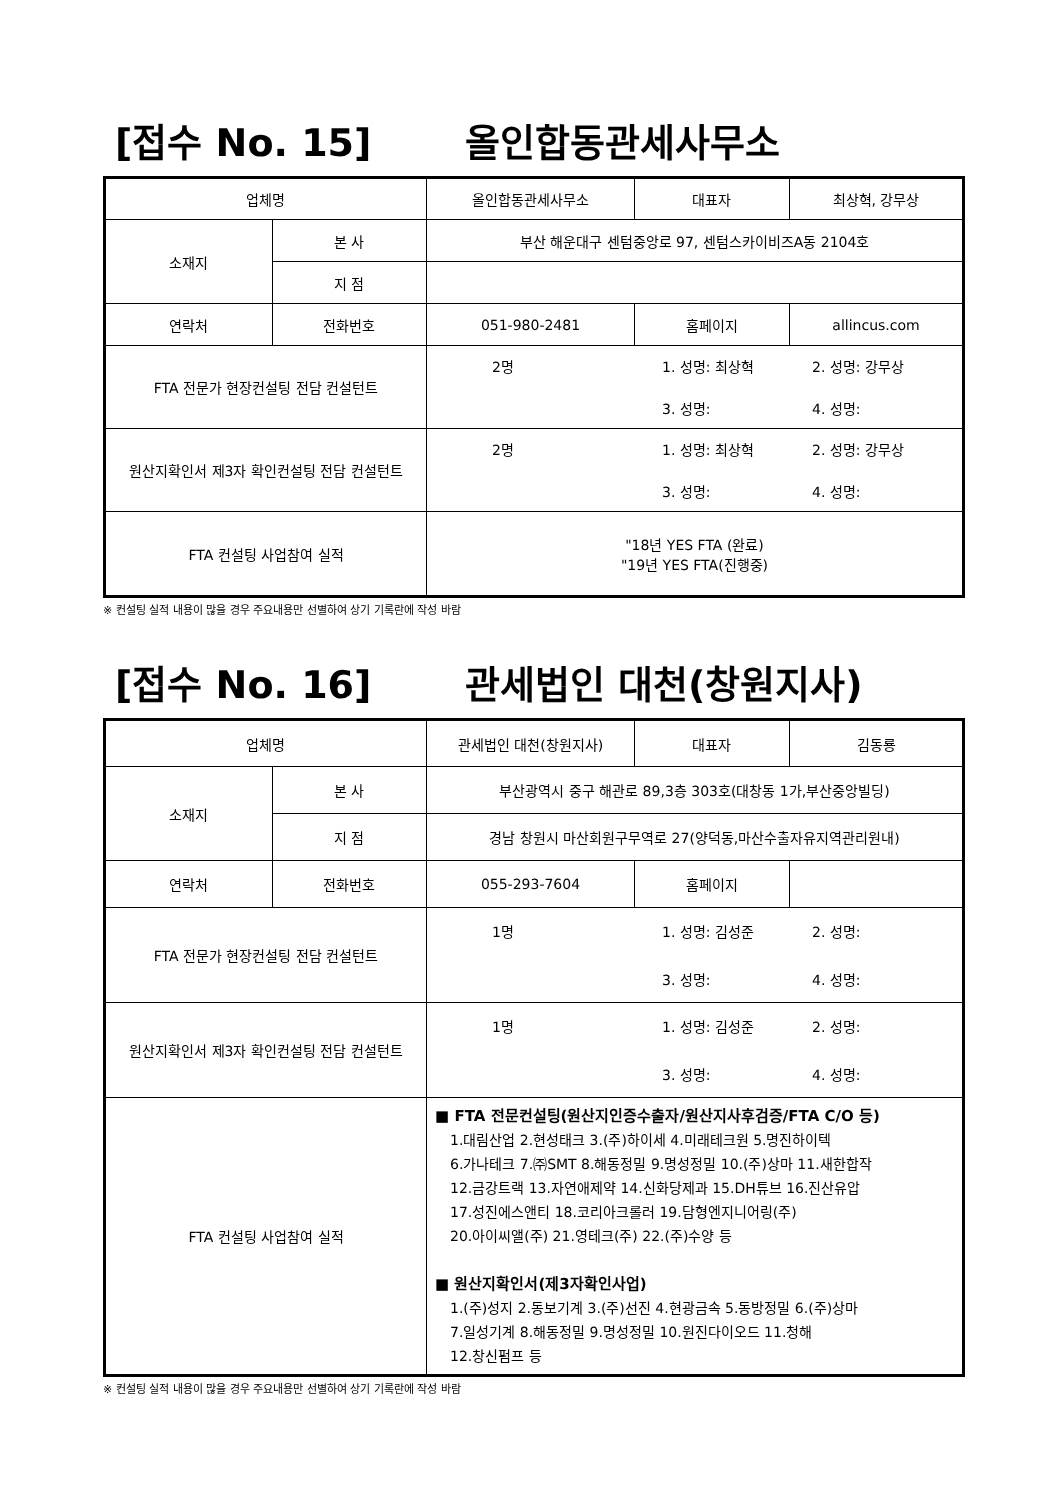[접수 No. 15] 올인합동관세사무소
| 업체명 | | 올인합동관세사무소 | 대표자 | 최상혁, 강무상 |
| 소재지 | 본 사 | 부산 해운대구 센텀중앙로 97, 센텀스카이비즈A동 2104호 | | |
| | 지 점 | | | |
| 연락처 | 전화번호 | 051-980-2481 | 홈페이지 | allincus.com |
| FTA 전문가 현장컨설팅 전담 컨설턴트 | | 2명 1. 성명: 최상혁 2. 성명: 강무상 3. 성명: 4. 성명: | | |
| 원산지확인서 제3자 확인컨설팅 전담 컨설턴트 | | 2명 1. 성명: 최상혁 2. 성명: 강무상 3. 성명: 4. 성명: | | |
| FTA 컨설팅 사업참여 실적 | | "18년 YES FTA (완료) "19년 YES FTA(진행중) | | |
※ 컨설팅 실적 내용이 많을 경우 주요내용만 선별하여 상기 기록란에 작성 바람
[접수 No. 16] 관세법인 대천(창원지사)
| 업체명 | | 관세법인 대천(창원지사) | 대표자 | 김동룡 |
| 소재지 | 본 사 | 부산광역시 중구 해관로 89,3층 303호(대창동 1가,부산중앙빌딩) | | |
| | 지 점 | 경남 창원시 마산회원구무역로 27(양덕동,마산수출자유지역관리원내) | | |
| 연락처 | 전화번호 | 055-293-7604 | 홈페이지 | |
| FTA 전문가 현장컨설팅 전담 컨설턴트 | | 1명 1. 성명: 김성준 2. 성명: 3. 성명: 4. 성명: | | |
| 원산지확인서 제3자 확인컨설팅 전담 컨설턴트 | | 1명 1. 성명: 김성준 2. 성명: 3. 성명: 4. 성명: | | |
| FTA 컨설팅 사업참여 실적 | | ■ FTA 전문컨설팅(원산지인증수출자/원산지사후검증/FTA C/O 등) 1.대림산업 2.현성태크 3.(주)하이세 4.미래테크원 5.명진하이텍 6.가나테크 7.㈜SMT 8.해동정밀 9.명성정밀 10.(주)상마 11.새한합작 12.금강트랙 13.자연애제약 14.신화당제과 15.DH튜브 16.진산유압 17.성진에스앤티 18.코리아크롤러 19.담형엔지니어링(주) 20.아이씨앨(주) 21.영테크(주) 22.(주)수양 등 ■ 원산지확인서(제3자확인사업) 1.(주)성지 2.동보기계 3.(주)선진 4.현광금속 5.동방정밀 6.(주)상마 7.일성기계 8.해동정밀 9.명성정밀 10.원진다이오드 11.청해 12.창신펌프 등 | | |
※ 컨설팅 실적 내용이 많을 경우 주요내용만 선별하여 상기 기록란에 작성 바람